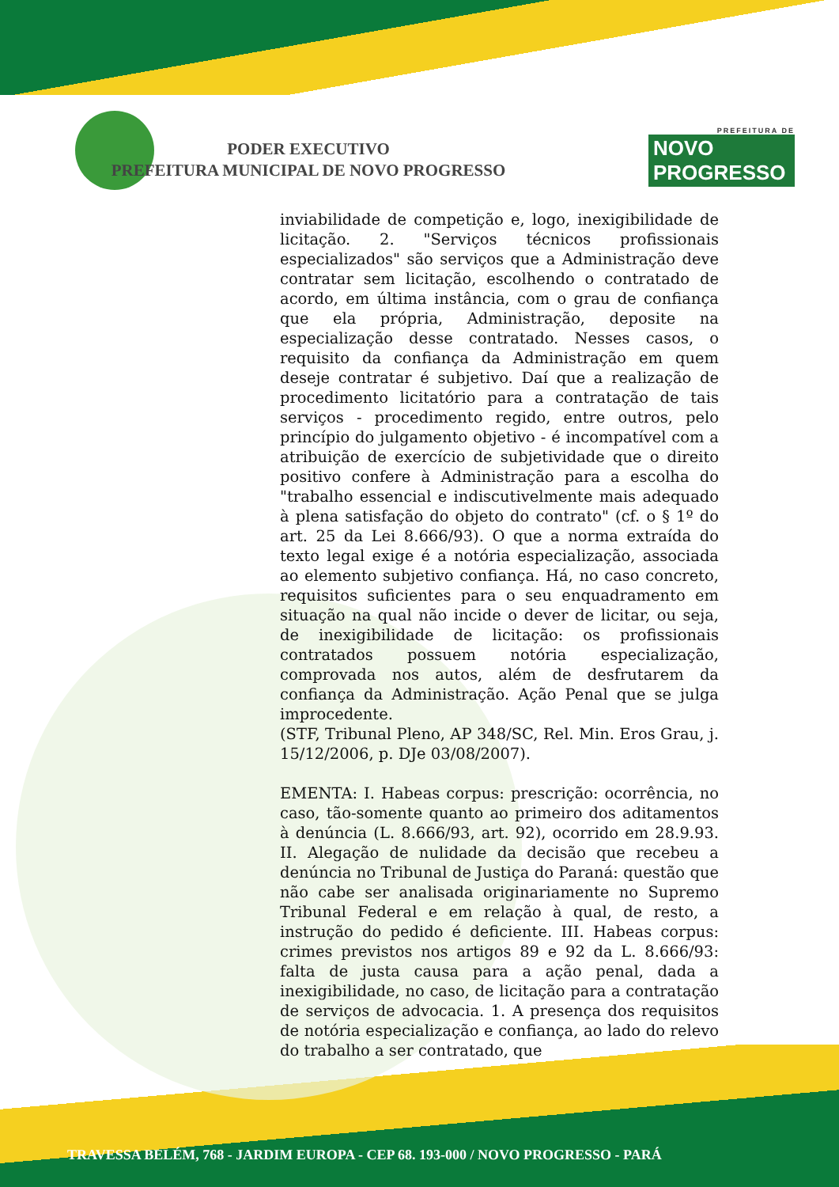PREFEITURA DE
NOVO PROGRESSO
PODER EXECUTIVO
PREFEITURA MUNICIPAL DE NOVO PROGRESSO
inviabilidade de competição e, logo, inexigibilidade de licitação. 2. "Serviços técnicos profissionais especializados" são serviços que a Administração deve contratar sem licitação, escolhendo o contratado de acordo, em última instância, com o grau de confiança que ela própria, Administração, deposite na especialização desse contratado. Nesses casos, o requisito da confiança da Administração em quem deseje contratar é subjetivo. Daí que a realização de procedimento licitatório para a contratação de tais serviços - procedimento regido, entre outros, pelo princípio do julgamento objetivo - é incompatível com a atribuição de exercício de subjetividade que o direito positivo confere à Administração para a escolha do "trabalho essencial e indiscutivelmente mais adequado à plena satisfação do objeto do contrato" (cf. o § 1º do art. 25 da Lei 8.666/93). O que a norma extraída do texto legal exige é a notória especialização, associada ao elemento subjetivo confiança. Há, no caso concreto, requisitos suficientes para o seu enquadramento em situação na qual não incide o dever de licitar, ou seja, de inexigibilidade de licitação: os profissionais contratados possuem notória especialização, comprovada nos autos, além de desfrutarem da confiança da Administração. Ação Penal que se julga improcedente.
(STF, Tribunal Pleno, AP 348/SC, Rel. Min. Eros Grau, j. 15/12/2006, p. DJe 03/08/2007).
EMENTA: I. Habeas corpus: prescrição: ocorrência, no caso, tão-somente quanto ao primeiro dos aditamentos à denúncia (L. 8.666/93, art. 92), ocorrido em 28.9.93. II. Alegação de nulidade da decisão que recebeu a denúncia no Tribunal de Justiça do Paraná: questão que não cabe ser analisada originariamente no Supremo Tribunal Federal e em relação à qual, de resto, a instrução do pedido é deficiente. III. Habeas corpus: crimes previstos nos artigos 89 e 92 da L. 8.666/93: falta de justa causa para a ação penal, dada a inexigibilidade, no caso, de licitação para a contratação de serviços de advocacia. 1. A presença dos requisitos de notória especialização e confiança, ao lado do relevo do trabalho a ser contratado, que
TRAVESSA BELÉM, 768 - JARDIM EUROPA - CEP 68. 193-000 / NOVO PROGRESSO - PARÁ